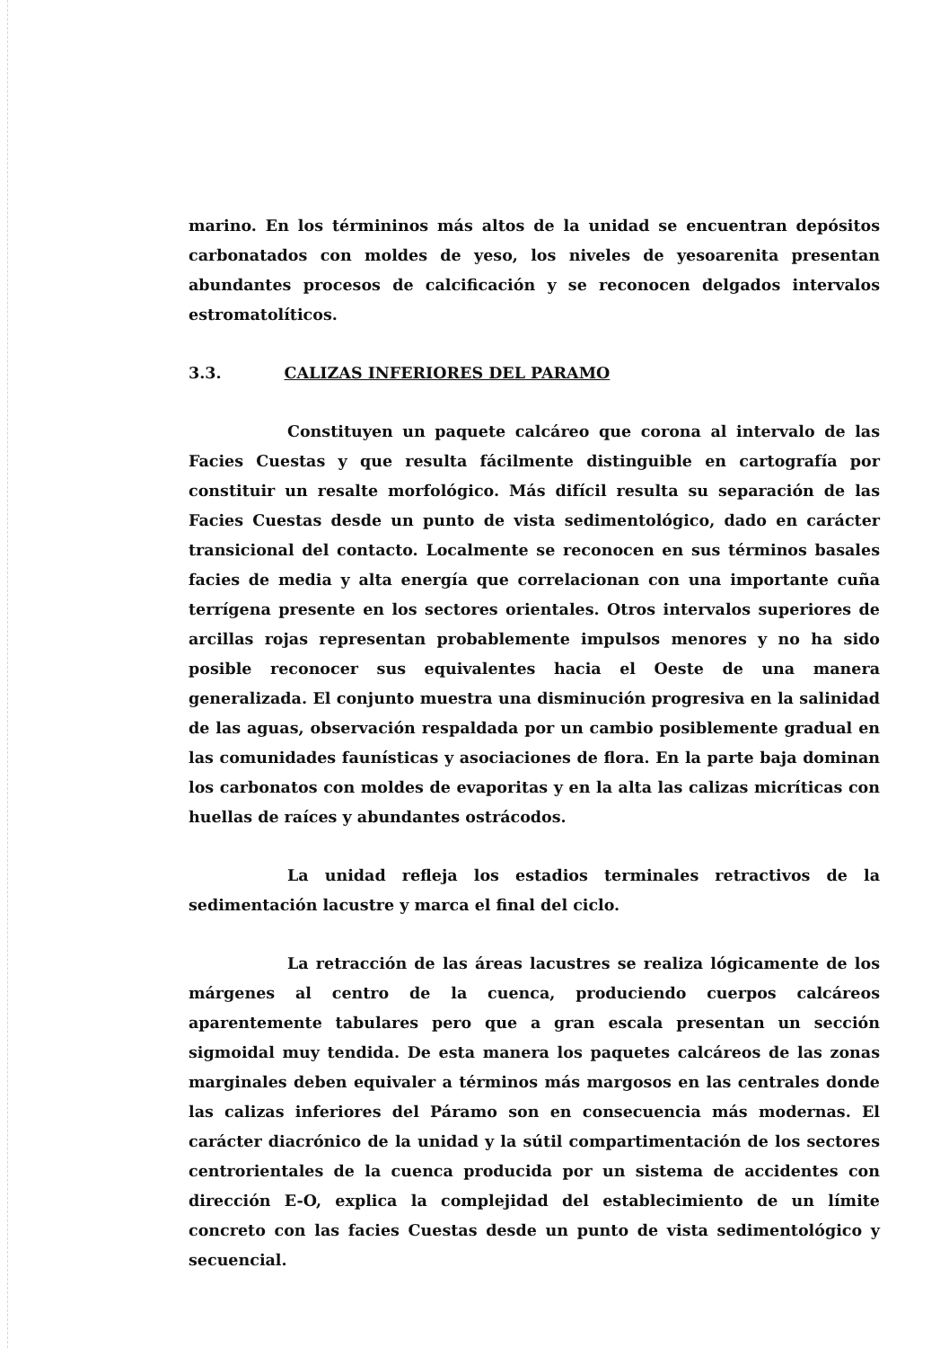marino. En los términinos más altos de la unidad se encuentran depósitos carbonatados con moldes de yeso, los niveles de yesoarenita presentan abundantes procesos de calcificación y se reconocen delgados intervalos estromatolíticos.
3.3. CALIZAS INFERIORES DEL PARAMO
Constituyen un paquete calcáreo que corona al intervalo de las Facies Cuestas y que resulta fácilmente distinguible en cartografía por constituir un resalte morfológico. Más difícil resulta su separación de las Facies Cuestas desde un punto de vista sedimentológico, dado en carácter transicional del contacto. Localmente se reconocen en sus términos basales facies de media y alta energía que correlacionan con una importante cuña terrígena presente en los sectores orientales. Otros intervalos superiores de arcillas rojas representan probablemente impulsos menores y no ha sido posible reconocer sus equivalentes hacia el Oeste de una manera generalizada. El conjunto muestra una disminución progresiva en la salinidad de las aguas, observación respaldada por un cambio posiblemente gradual en las comunidades faunísticas y asociaciones de flora. En la parte baja dominan los carbonatos con moldes de evaporitas y en la alta las calizas micríticas con huellas de raíces y abundantes ostrácodos.
La unidad refleja los estadios terminales retractivos de la sedimentación lacustre y marca el final del ciclo.
La retracción de las áreas lacustres se realiza lógicamente de los márgenes al centro de la cuenca, produciendo cuerpos calcáreos aparentemente tabulares pero que a gran escala presentan un sección sigmoidal muy tendida. De esta manera los paquetes calcáreos de las zonas marginales deben equivaler a términos más margosos en las centrales donde las calizas inferiores del Páramo son en consecuencia más modernas. El carácter diacrónico de la unidad y la sútil compartimentación de los sectores centrorientales de la cuenca producida por un sistema de accidentes con dirección E-O, explica la complejidad del establecimiento de un límite concreto con las facies Cuestas desde un punto de vista sedimentológico y secuencial.